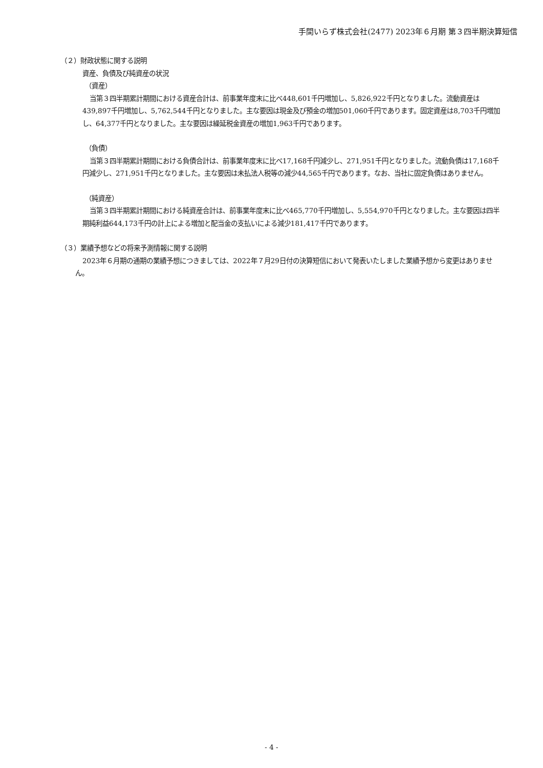手間いらず株式会社(2477) 2023年６月期 第３四半期決算短信
（２）財政状態に関する説明
資産、負債及び純資産の状況
（資産）
当第３四半期累計期間における資産合計は、前事業年度末に比べ448,601千円増加し、5,826,922千円となりました。流動資産は439,897千円増加し、5,762,544千円となりました。主な要因は現金及び預金の増加501,060千円であります。固定資産は8,703千円増加し、64,377千円となりました。主な要因は繰延税金資産の増加1,963千円であります。
（負債）
当第３四半期累計期間における負債合計は、前事業年度末に比べ17,168千円減少し、271,951千円となりました。流動負債は17,168千円減少し、271,951千円となりました。主な要因は未払法人税等の減少44,565千円であります。なお、当社に固定負債はありません。
（純資産）
当第３四半期累計期間における純資産合計は、前事業年度末に比べ465,770千円増加し、5,554,970千円となりました。主な要因は四半期純利益644,173千円の計上による増加と配当金の支払いによる減少181,417千円であります。
（３）業績予想などの将来予測情報に関する説明
2023年６月期の通期の業績予想につきましては、2022年７月29日付の決算短信において発表いたしました業績予想から変更はありません。
- 4 -